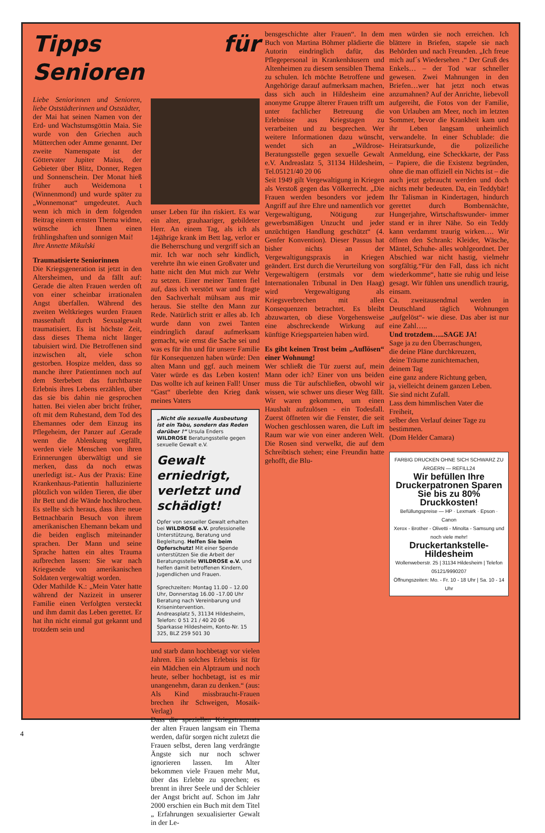Tipps für Senioren
Liebe Seniorinnen und Senioren, liebe Oststädterinnen und Oststädter,
der Mai hat seinen Namen von der Erd- und Wachstumsgöttin Maia. Sie wurde von den Griechen auch Mütterchen oder Amme genannt. Der zweite Namenspate ist der Göttervater Jupiter Maius, der Gebieter über Blitz, Donner, Regen und Sonnenschein. Der Monat hieß früher auch Weidemona t (Winnenmond) und wurde später zu „Wonnemonat“ umgedeutet. Auch wenn ich mich in dem folgenden Beitrag einem ernsten Thema widme, wünsche ich Ihnen einen frühlingshaften und sonnigen Mai!
Ihre Annette Mikulski
Traumatisierte Seniorinnen
Die Kriegsgeneration ist jetzt in den Altersheimen, und da fällt auf: Gerade die alten Frauen werden oft von einer scheinbar irrationalen Angst überfallen. Während des zweiten Weltkrieges wurden Frauen massenhaft durch Sexualgewalt traumatisiert. Es ist höchste Zeit, dass dieses Thema nicht länger tabuisiert wird. Die Betroffenen sind inzwischen alt, viele schon gestorben. Hospize melden, dass so manche ihrer Patientinnen noch auf dem Sterbebett das furchtbarste Erlebnis ihres Lebens erzählen, über das sie bis dahin nie gesprochen hatten. Bei vielen aber bricht früher, oft mit dem Ruhestand, dem Tod des Ehemannes oder dem Einzug ins Pflegeheim, der Panzer auf .Gerade wenn die Ablenkung wegfällt, werden viele Menschen von ihren Erinnerungen überwältigt und sie merken, dass da noch etwas unerledigt ist.- Aus der Praxis: Eine Krankenhaus-Patientin halluzinierte plötzlich von wilden Tieren, die über ihr Bett und die Wände hochkrochen. Es stellte sich heraus, dass ihre neue Bettnachbarin Besuch von ihrem amerikanischen Ehemann bekam und die beiden englisch miteinander sprachen. Der Mann und seine Sprache hatten ein altes Trauma aufbrechen lassen: Sie war nach Kriegsende von amerikanischen Soldaten vergewaltigt worden.
Oder Mathilde K.: „Mein Vater hatte während der Nazizeit in unserer Familie einen Verfolgten versteckt und ihm damit das Leben gerettet. Er hat ihn nicht einmal gut gekannt und trotzdem sein und
unser Leben für ihn riskiert. Es war ein alter, grauhaariger, gebildeter Herr. An einem Tag, als ich als 14jährige krank im Bett lag, verlor er die Beherrschung und vergriff sich an mir. Ich war noch sehr kindlich, verehrte ihn wie einen Großvater und hatte nicht den Mut mich zur Wehr zu setzen. Einer meiner Tanten fiel auf, dass ich verstört war und fragte den Sachverhalt mühsam aus mir heraus. Sie stellte den Mann zur Rede. Natürlich stritt er alles ab. Ich wurde dann von zwei Tanten eindringlich darauf aufmerksam gemacht, wie ernst die Sache sei und was es für ihn und für unsere Familie für Konsequenzen haben würde: Den alten Mann und ggf. auch meinem Vater würde es das Leben kosten! Das wollte ich auf keinen Fall! Unser “Gast“ überlebte den Krieg dank meines Vaters
„Nicht die sexuelle Ausbeutung ist ein Tabu, sondern das Reden darüber !“ Ursula Enders
WILDROSE Beratungsstelle gegen sexuelle Gewalt e.V.
Gewalt erniedrigt, verletzt und schädigt!
Opfer von sexueller Gewalt erhalten bei WILDROSE e.V. professionelle Unterstützung, Beratung und Begleitung. Helfen Sie beim Opferschutz! Mit einer Spende unterstützen Sie die Arbeit der Beratungsstelle WILDROSE e.V. und helfen damit betroffenen Kindern, Jugendlichen und Frauen.
Sprechzeiten: Montag 11.00 – 12.00 Uhr, Donnerstag 16.00 –17.00 Uhr
Beratung nach Vereinbarung und Krisenintervention.
Andreasplatz 5, 31134 Hildesheim, Telefon: 0 51 21 / 40 20 06
Sparkasse Hildesheim, Konto-Nr. 15 325, BLZ 259 501 30
und starb dann hochbetagt vor vielen Jahren. Ein solches Erlebnis ist für ein Mädchen ein Alptraum und noch heute, selber hochbetagt, ist es mir unangenehm, daran zu denken.“ (aus: Als Kind missbraucht-Frauen brechen ihr Schweigen, Mosaik-Verlag)
Dass die speziellen Kriegstraumata der alten Frauen langsam ein Thema werden, dafür sorgen nicht zuletzt die Frauen selbst, deren lang verdrängte Ängste sich nur noch schwer ignorieren lassen. Im Alter bekommen viele Frauen mehr Mut, über das Erlebte zu sprechen; es brennt in ihrer Seele und der Schleier der Angst bricht auf. Schon im Jahr 2000 erschien ein Buch mit dem Titel „ Erfahrungen sexualisierter Gewalt in der Le-
bensgeschichte alter Frauen“. In dem Buch von Martina Böhmer plädierte die Autorin eindringlich dafür, das Pflegepersonal in Krankenhäusern und Altenheimen zu diesem sensiblen Thema zu schulen. Ich möchte Betroffene und Angehörige darauf aufmerksam machen, dass sich auch in Hildesheim eine anonyme Gruppe älterer Frauen trifft um unter fachlicher Betreuung die Erlebnisse aus Kriegstagen zu verarbeiten und zu besprechen. Wer weitere Informationen dazu wünscht, wendet sich an „Wildrose- Beratungsstelle gegen sexuelle Gewalt e.V. Andreaslatz 5, 31134 Hildesheim, Tel.05121/40 20 06
Seit 1949 gilt Vergewaltigung in Kriegen als Verstoß gegen das Völkerrecht. „Die Frauen werden besonders vor jedem Angriff auf ihre Ehre und namentlich vor Vergewaltigung, Nötigung zur gewerbsmäßigen Unzucht und jeder unzüchtigen Handlung geschützt“ (4. Genfer Konvention). Dieser Passus hat bisher nichts an der Vergewaltigungspraxis in Kriegen geändert. Erst durch die Verurteilung von Vergewaltigern (erstmals vor dem Internationalen Tribunal in Den Haag) wird Vergewaltigung als Kriegsverbrechen mit allen Konsequenzen betrachtet. Es bleibt abzuwarten, ob diese Vorgehensweise eine abschreckende Wirkung auf künftige Kriegsparteien haben wird.
Es gibt keinen Trost beim „Auflösen“ einer Wohnung!
Wer schließt die Tür zuerst auf, mein Mann oder ich? Einer von uns beiden muss die Tür aufschließen, obwohl wir wissen, wie schwer uns dieser Weg fällt. Wir waren gekommen, um einen Haushalt aufzulösen - ein Todesfall. Zuerst öffneten wir die Fenster, die seit Wochen geschlossen waren, die Luft im Raum war wie von einer anderen Welt. Die Rosen sind verwelkt, die auf dem Schreibtisch stehen; eine Freundin hatte gehofft, die Blu-
men würden sie noch erreichen. Ich blättere in Briefen, stapele sie nach Behörden und nach Freunden. „Ich freue mich auf´s Wiedersehen .“ Der Gruß des Enkels… – der Tod war schneller gewesen. Zwei Mahnungen in den Briefen…wer hat jetzt noch etwas anzumahnen? Auf der Anrichte, liebevoll aufgereiht, die Fotos von der Familie, von Urlauben am Meer, noch im letzten Sommer, bevor die Krankheit kam und ihr Leben langsam unheimlich verwandelte. In einer Schublade: die Heiratsurkunde, die polizeiliche Anmeldung, eine Scheckkarte, der Pass – Papiere, die die Existenz begründen, ohne die man offiziell ein Nichts ist – die auch jetzt gebraucht werden und doch nichts mehr bedeuten. Da, ein Teddybär! Ihr Talisman in Kindertagen, hindurch gerettet durch Bombennächte, Hungerjahre, Wirtschaftswunder- immer stand er in ihrer Nähe. So ein Teddy kann verdammt traurig wirken…. Wir öffnen den Schrank: Kleider, Wäsche, Mäntel, Schuhe- alles wohlgeordnet. Der Abschied war nicht hastig, vielmehr sorgfältig.“Für den Fall, dass ich nicht wiederkomme“, hatte sie ruhig und leise gesagt. Wir fühlen uns unendlich traurig, einsam.
Ca. zweitausendmal werden in Deutschland täglich Wohnungen „aufgelöst“- wie diese. Das aber ist nur eine Zahl…..
Und trotzdem…..SAGE JA!
Sage ja zu den Überraschungen,
die deine Pläne durchkreuzen,
deine Träume zunichtemachen,
deinem Tag
eine ganz andere Richtung geben,
ja, vielleicht deinem ganzen Leben.
Sie sind nicht Zufall.
Lass dem himmlischen Vater die Freiheit,
selber den Verlauf deiner Tage zu bestimmen.
(Dom Helder Camara)
FARBIG DRUCKEN OHNE SICH SCHWARZ ZU ÄRGERN — REFILL24
Wir befüllen Ihre Druckerpatronen Sparen Sie bis zu 80% Druckkosten!
Befüllungspreise — HP · Lexmark · Epson · Canon
Xerox - Brother - Olivetti - Minolta - Samsung und noch viele mehr!
Druckertankstelle-Hildesheim
Wollenweberstr. 25 | 31134 Hildesheim | Telefon 05121/9990207
Öffnungszeiten: Mo. - Fr. 10 - 18 Uhr | Sa. 10 - 14 Uhr
4